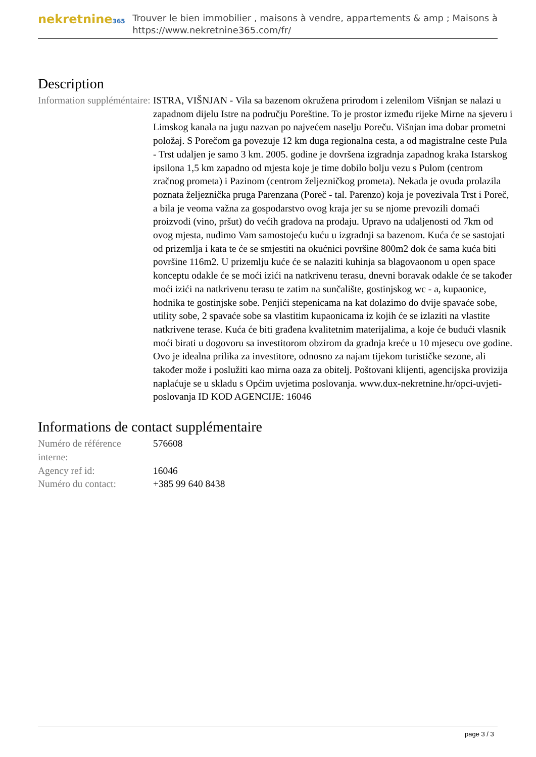nekretnine365
Trouver le bien immobilier , maisons à vendre, appartements & amp ; Maisons à
https://www.nekretnine365.com/fr/
Description
| Information suppléméntaire: | ISTRA, VIŠNJAN - Vila sa bazenom okružena prirodom i zelenilom Višnjan se nalazi u zapadnom dijelu Istre na području Poreštine. To je prostor između rijeke Mirne na sjeveru i Limskog kanala na jugu nazvan po najvećem naselju Poreču. Višnjan ima dobar prometni položaj. S Porečom ga povezuje 12 km duga regionalna cesta, a od magistralne ceste Pula - Trst udaljen je samo 3 km. 2005. godine je dovršena izgradnja zapadnog kraka Istarskog ipsilona 1,5 km zapadno od mjesta koje je time dobilo bolju vezu s Pulom (centrom zračnog prometa) i Pazinom (centrom željezničkog prometa). Nekada je ovuda prolazila poznata željeznička pruga Parenzana (Poreč - tal. Parenzo) koja je povezivala Trst i Poreč, a bila je veoma važna za gospodarstvo ovog kraja jer su se njome prevozili domaći proizvodi (vino, pršut) do većih gradova na prodaju. Upravo na udaljenosti od 7km od ovog mjesta, nudimo Vam samostojeću kuću u izgradnji sa bazenom. Kuća će se sastojati od prizemlja i kata te će se smjestiti na okućnici površine 800m2 dok će sama kuća biti površine 116m2. U prizemlju kuće će se nalaziti kuhinja sa blagovaonom u open space konceptu odakle će se moći izići na natkrivenu terasu, dnevni boravak odakle će se također moći izići na natkrivenu terasu te zatim na sunčalište, gostinjskog wc - a, kupaonice, hodnika te gostinjske sobe. Penjići stepenicama na kat dolazimo do dvije spavaće sobe, utility sobe, 2 spavaće sobe sa vlastitim kupaonicama iz kojih će se izlaziti na vlastite natkrivene terase. Kuća će biti građena kvalitetnim materijalima, a koje će budući vlasnik moći birati u dogovoru sa investitorom obzirom da gradnja kreće u 10 mjesecu ove godine. Ovo je idealna prilika za investitore, odnosno za najam tijekom turističke sezone, ali također može i poslužiti kao mirna oaza za obitelj. Poštovani klijenti, agencijska provizija naplaćuje se u skladu s Općim uvjetima poslovanja. www.dux-nekretnine.hr/opci-uvjeti-poslovanja ID KOD AGENCIJE: 16046 |
Informations de contact supplémentaire
| Numéro de référence interne: | 576608 |
| Agency ref id: | 16046 |
| Numéro du contact: | +385 99 640 8438 |
page 3 / 3